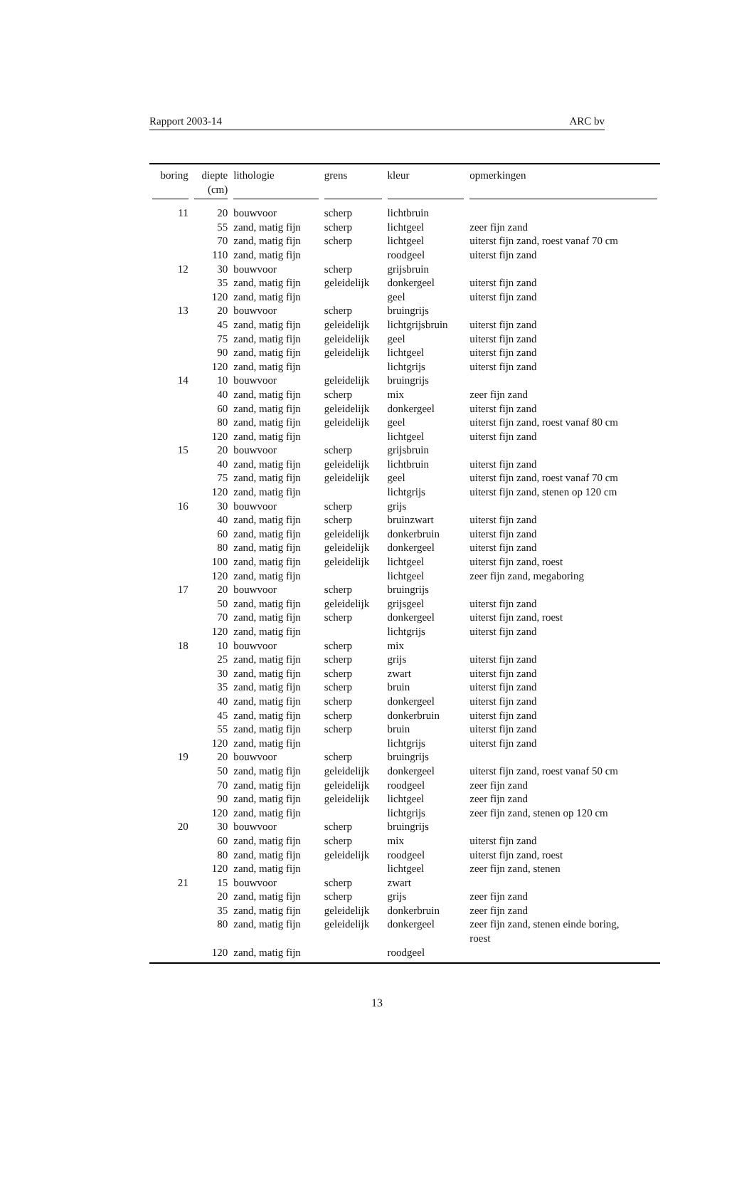Rapport 2003-14 ARC bv
| boring | diepte (cm) | lithologie | grens | kleur | opmerkingen |
| --- | --- | --- | --- | --- | --- |
| 11 | 20 | bouwvoor | scherp | lichtbruin | |
| | 55 | zand, matig fijn | scherp | lichtgeel | zeer fijn zand |
| | 70 | zand, matig fijn | scherp | lichtgeel | uiterst fijn zand, roest vanaf 70 cm |
| | 110 | zand, matig fijn | | roodgeel | uiterst fijn zand |
| 12 | 30 | bouwvoor | scherp | grijsbruin | |
| | 35 | zand, matig fijn | geleidelijk | donkergeel | uiterst fijn zand |
| | 120 | zand, matig fijn | | geel | uiterst fijn zand |
| 13 | 20 | bouwvoor | scherp | bruingrijs | |
| | 45 | zand, matig fijn | geleidelijk | lichtgrijsbruin | uiterst fijn zand |
| | 75 | zand, matig fijn | geleidelijk | geel | uiterst fijn zand |
| | 90 | zand, matig fijn | geleidelijk | lichtgeel | uiterst fijn zand |
| | 120 | zand, matig fijn | | lichtgrijs | uiterst fijn zand |
| 14 | 10 | bouwvoor | geleidelijk | bruingrijs | |
| | 40 | zand, matig fijn | scherp | mix | zeer fijn zand |
| | 60 | zand, matig fijn | geleidelijk | donkergeel | uiterst fijn zand |
| | 80 | zand, matig fijn | geleidelijk | geel | uiterst fijn zand, roest vanaf 80 cm |
| | 120 | zand, matig fijn | | lichtgeel | uiterst fijn zand |
| 15 | 20 | bouwvoor | scherp | grijsbruin | |
| | 40 | zand, matig fijn | geleidelijk | lichtbruin | uiterst fijn zand |
| | 75 | zand, matig fijn | geleidelijk | geel | uiterst fijn zand, roest vanaf 70 cm |
| | 120 | zand, matig fijn | | lichtgrijs | uiterst fijn zand, stenen op 120 cm |
| 16 | 30 | bouwvoor | scherp | grijs | |
| | 40 | zand, matig fijn | scherp | bruinzwart | uiterst fijn zand |
| | 60 | zand, matig fijn | geleidelijk | donkerbruin | uiterst fijn zand |
| | 80 | zand, matig fijn | geleidelijk | donkergeel | uiterst fijn zand |
| | 100 | zand, matig fijn | geleidelijk | lichtgeel | uiterst fijn zand, roest |
| | 120 | zand, matig fijn | | lichtgeel | zeer fijn zand, megaboring |
| 17 | 20 | bouwvoor | scherp | bruingrijs | |
| | 50 | zand, matig fijn | geleidelijk | grijsgeel | uiterst fijn zand |
| | 70 | zand, matig fijn | scherp | donkergeel | uiterst fijn zand, roest |
| | 120 | zand, matig fijn | | lichtgrijs | uiterst fijn zand |
| 18 | 10 | bouwvoor | scherp | mix | |
| | 25 | zand, matig fijn | scherp | grijs | uiterst fijn zand |
| | 30 | zand, matig fijn | scherp | zwart | uiterst fijn zand |
| | 35 | zand, matig fijn | scherp | bruin | uiterst fijn zand |
| | 40 | zand, matig fijn | scherp | donkergeel | uiterst fijn zand |
| | 45 | zand, matig fijn | scherp | donkerbruin | uiterst fijn zand |
| | 55 | zand, matig fijn | scherp | bruin | uiterst fijn zand |
| | 120 | zand, matig fijn | | lichtgrijs | uiterst fijn zand |
| 19 | 20 | bouwvoor | scherp | bruingrijs | |
| | 50 | zand, matig fijn | geleidelijk | donkergeel | uiterst fijn zand, roest vanaf 50 cm |
| | 70 | zand, matig fijn | geleidelijk | roodgeel | zeer fijn zand |
| | 90 | zand, matig fijn | geleidelijk | lichtgeel | zeer fijn zand |
| | 120 | zand, matig fijn | | lichtgrijs | zeer fijn zand, stenen op 120 cm |
| 20 | 30 | bouwvoor | scherp | bruingrijs | |
| | 60 | zand, matig fijn | scherp | mix | uiterst fijn zand |
| | 80 | zand, matig fijn | geleidelijk | roodgeel | uiterst fijn zand, roest |
| | 120 | zand, matig fijn | | lichtgeel | zeer fijn zand, stenen |
| 21 | 15 | bouwvoor | scherp | zwart | |
| | 20 | zand, matig fijn | scherp | grijs | zeer fijn zand |
| | 35 | zand, matig fijn | geleidelijk | donkerbruin | zeer fijn zand |
| | 80 | zand, matig fijn | geleidelijk | donkergeel | zeer fijn zand, stenen einde boring, roest |
| | 120 | zand, matig fijn | | roodgeel | |
13